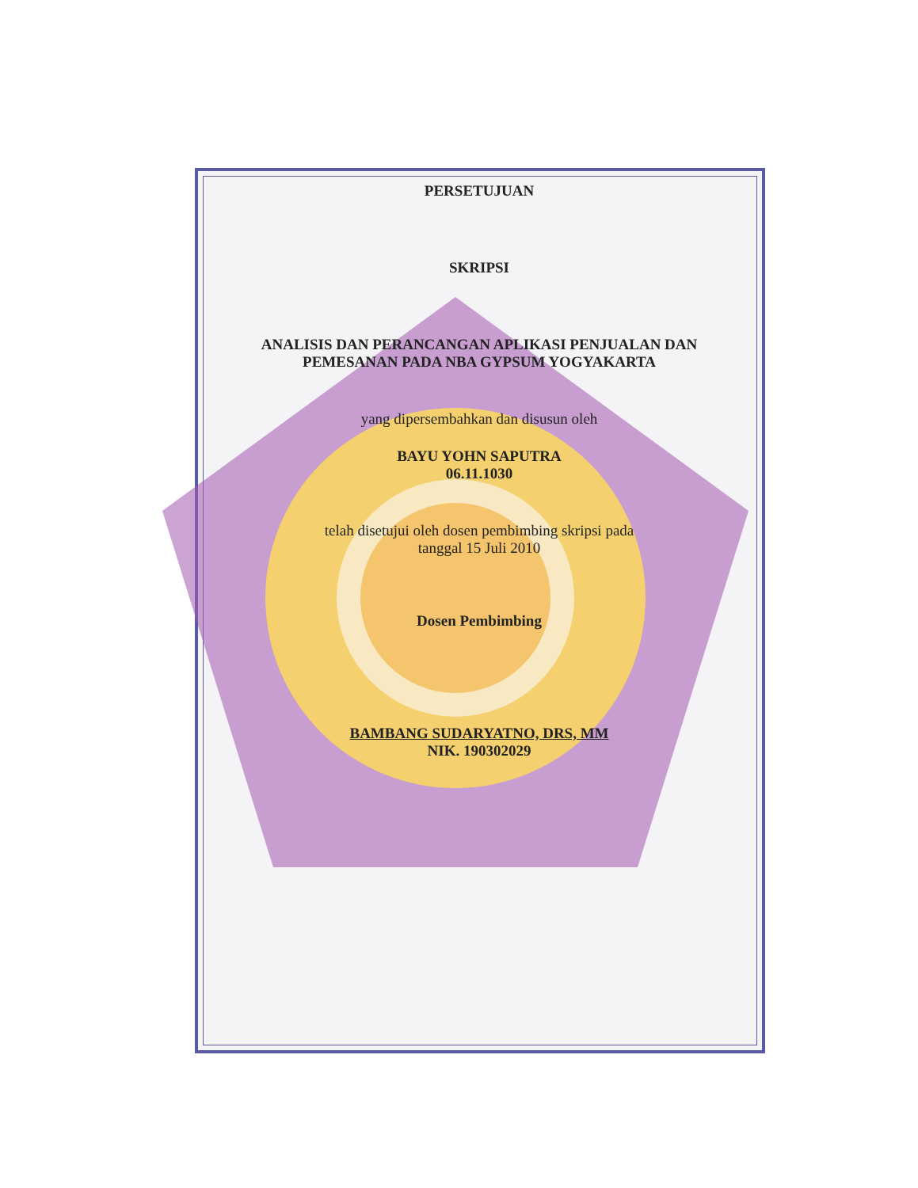PERSETUJUAN
SKRIPSI
ANALISIS DAN PERANCANGAN APLIKASI PENJUALAN DAN
PEMESANAN PADA NBA GYPSUM YOGYAKARTA
yang dipersembahkan dan disusun oleh
BAYU YOHN SAPUTRA
06.11.1030
telah disetujui oleh dosen pembimbing skripsi pada
tanggal 15 Juli 2010
Dosen Pembimbing
BAMBANG SUDARYATNO, DRS, MM
NIK. 190302029